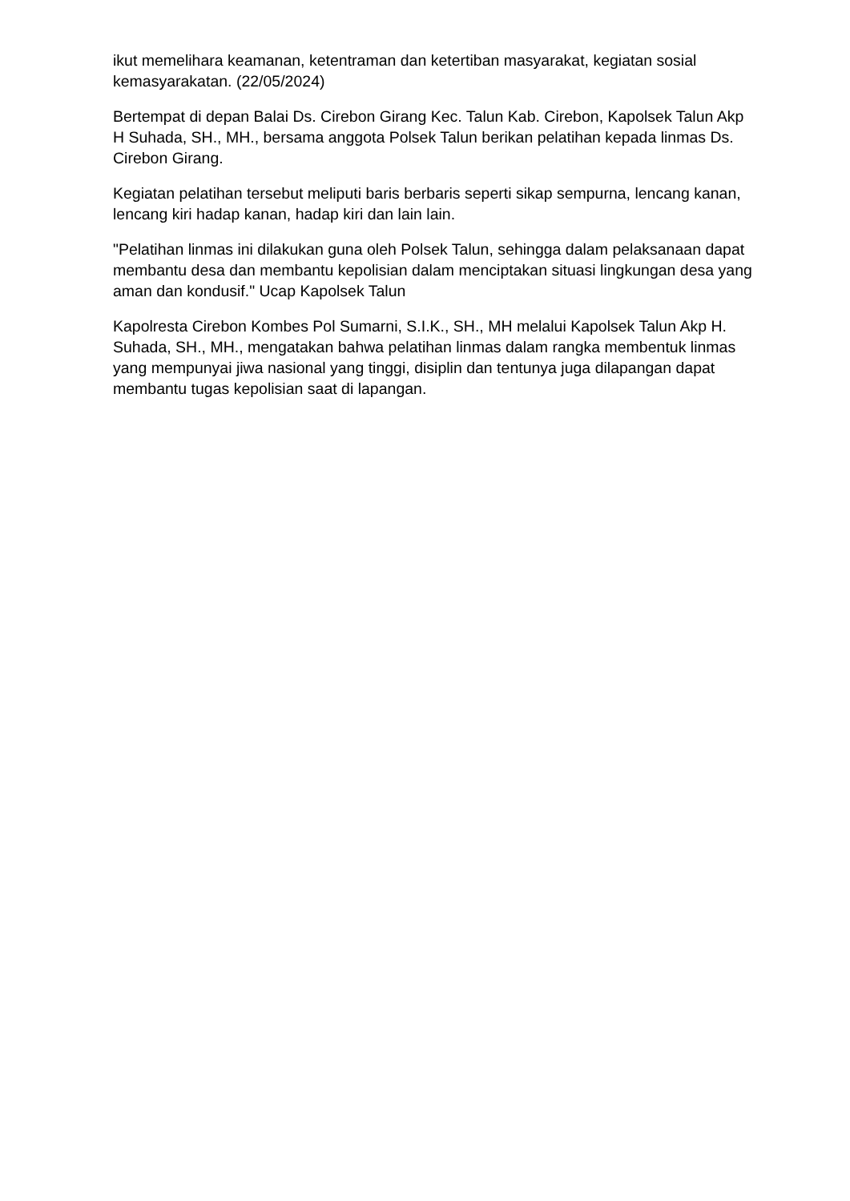ikut memelihara keamanan, ketentraman dan ketertiban masyarakat, kegiatan sosial kemasyarakatan. (22/05/2024)
Bertempat di depan Balai Ds. Cirebon Girang Kec. Talun Kab. Cirebon, Kapolsek Talun Akp H Suhada, SH., MH., bersama anggota Polsek Talun berikan pelatihan kepada linmas Ds. Cirebon Girang.
Kegiatan pelatihan tersebut meliputi baris berbaris seperti sikap sempurna, lencang kanan, lencang kiri hadap kanan, hadap kiri dan lain lain.
"Pelatihan linmas ini dilakukan guna oleh Polsek Talun, sehingga dalam pelaksanaan dapat membantu desa dan membantu kepolisian dalam menciptakan situasi lingkungan desa yang aman dan kondusif." Ucap Kapolsek Talun
Kapolresta Cirebon Kombes Pol Sumarni, S.I.K., SH., MH melalui Kapolsek Talun Akp H. Suhada, SH., MH., mengatakan bahwa pelatihan linmas dalam rangka membentuk linmas yang mempunyai jiwa nasional yang tinggi, disiplin dan tentunya juga dilapangan dapat membantu tugas kepolisian saat di lapangan.